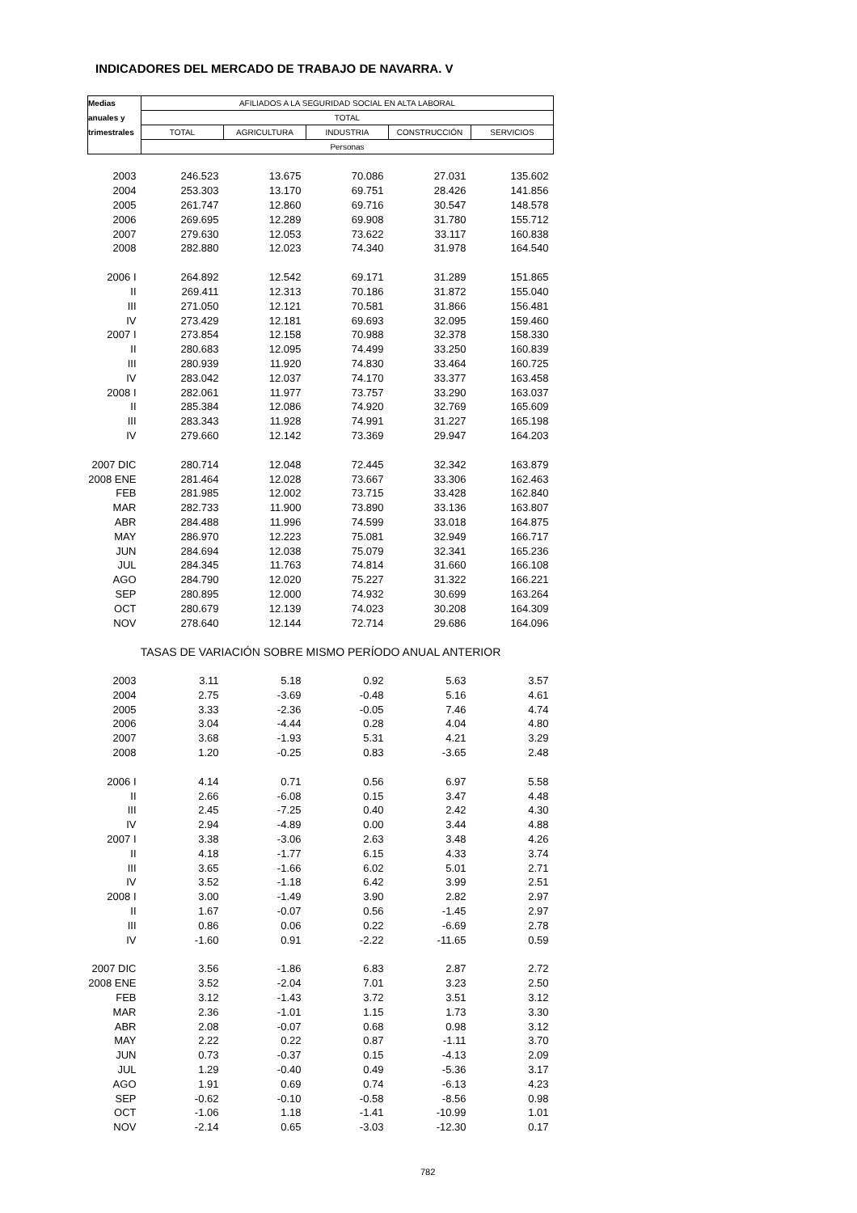INDICADORES DEL MERCADO DE TRABAJO DE NAVARRA. V
| Medias | AFILIADOS A LA SEGURIDAD SOCIAL EN ALTA LABORAL | | | | |
| --- | --- | --- | --- | --- | --- |
| anuales y | TOTAL | | | | |
| trimestrales | TOTAL | AGRICULTURA | INDUSTRIA | CONSTRUCCIÓN | SERVICIOS |
| | Personas | | | | |
| 2003 | 246.523 | 13.675 | 70.086 | 27.031 | 135.602 |
| 2004 | 253.303 | 13.170 | 69.751 | 28.426 | 141.856 |
| 2005 | 261.747 | 12.860 | 69.716 | 30.547 | 148.578 |
| 2006 | 269.695 | 12.289 | 69.908 | 31.780 | 155.712 |
| 2007 | 279.630 | 12.053 | 73.622 | 33.117 | 160.838 |
| 2008 | 282.880 | 12.023 | 74.340 | 31.978 | 164.540 |
| 2006 I | 264.892 | 12.542 | 69.171 | 31.289 | 151.865 |
| II | 269.411 | 12.313 | 70.186 | 31.872 | 155.040 |
| III | 271.050 | 12.121 | 70.581 | 31.866 | 156.481 |
| IV | 273.429 | 12.181 | 69.693 | 32.095 | 159.460 |
| 2007 I | 273.854 | 12.158 | 70.988 | 32.378 | 158.330 |
| II | 280.683 | 12.095 | 74.499 | 33.250 | 160.839 |
| III | 280.939 | 11.920 | 74.830 | 33.464 | 160.725 |
| IV | 283.042 | 12.037 | 74.170 | 33.377 | 163.458 |
| 2008 I | 282.061 | 11.977 | 73.757 | 33.290 | 163.037 |
| II | 285.384 | 12.086 | 74.920 | 32.769 | 165.609 |
| III | 283.343 | 11.928 | 74.991 | 31.227 | 165.198 |
| IV | 279.660 | 12.142 | 73.369 | 29.947 | 164.203 |
| 2007 DIC | 280.714 | 12.048 | 72.445 | 32.342 | 163.879 |
| 2008 ENE | 281.464 | 12.028 | 73.667 | 33.306 | 162.463 |
| FEB | 281.985 | 12.002 | 73.715 | 33.428 | 162.840 |
| MAR | 282.733 | 11.900 | 73.890 | 33.136 | 163.807 |
| ABR | 284.488 | 11.996 | 74.599 | 33.018 | 164.875 |
| MAY | 286.970 | 12.223 | 75.081 | 32.949 | 166.717 |
| JUN | 284.694 | 12.038 | 75.079 | 32.341 | 165.236 |
| JUL | 284.345 | 11.763 | 74.814 | 31.660 | 166.108 |
| AGO | 284.790 | 12.020 | 75.227 | 31.322 | 166.221 |
| SEP | 280.895 | 12.000 | 74.932 | 30.699 | 163.264 |
| OCT | 280.679 | 12.139 | 74.023 | 30.208 | 164.309 |
| NOV | 278.640 | 12.144 | 72.714 | 29.686 | 164.096 |
| TASAS DE VARIACIÓN SOBRE MISMO PERÍODO ANUAL ANTERIOR | | | | | |
| 2003 | 3.11 | 5.18 | 0.92 | 5.63 | 3.57 |
| 2004 | 2.75 | -3.69 | -0.48 | 5.16 | 4.61 |
| 2005 | 3.33 | -2.36 | -0.05 | 7.46 | 4.74 |
| 2006 | 3.04 | -4.44 | 0.28 | 4.04 | 4.80 |
| 2007 | 3.68 | -1.93 | 5.31 | 4.21 | 3.29 |
| 2008 | 1.20 | -0.25 | 0.83 | -3.65 | 2.48 |
| 2006 I | 4.14 | 0.71 | 0.56 | 6.97 | 5.58 |
| II | 2.66 | -6.08 | 0.15 | 3.47 | 4.48 |
| III | 2.45 | -7.25 | 0.40 | 2.42 | 4.30 |
| IV | 2.94 | -4.89 | 0.00 | 3.44 | 4.88 |
| 2007 I | 3.38 | -3.06 | 2.63 | 3.48 | 4.26 |
| II | 4.18 | -1.77 | 6.15 | 4.33 | 3.74 |
| III | 3.65 | -1.66 | 6.02 | 5.01 | 2.71 |
| IV | 3.52 | -1.18 | 6.42 | 3.99 | 2.51 |
| 2008 I | 3.00 | -1.49 | 3.90 | 2.82 | 2.97 |
| II | 1.67 | -0.07 | 0.56 | -1.45 | 2.97 |
| III | 0.86 | 0.06 | 0.22 | -6.69 | 2.78 |
| IV | -1.60 | 0.91 | -2.22 | -11.65 | 0.59 |
| 2007 DIC | 3.56 | -1.86 | 6.83 | 2.87 | 2.72 |
| 2008 ENE | 3.52 | -2.04 | 7.01 | 3.23 | 2.50 |
| FEB | 3.12 | -1.43 | 3.72 | 3.51 | 3.12 |
| MAR | 2.36 | -1.01 | 1.15 | 1.73 | 3.30 |
| ABR | 2.08 | -0.07 | 0.68 | 0.98 | 3.12 |
| MAY | 2.22 | 0.22 | 0.87 | -1.11 | 3.70 |
| JUN | 0.73 | -0.37 | 0.15 | -4.13 | 2.09 |
| JUL | 1.29 | -0.40 | 0.49 | -5.36 | 3.17 |
| AGO | 1.91 | 0.69 | 0.74 | -6.13 | 4.23 |
| SEP | -0.62 | -0.10 | -0.58 | -8.56 | 0.98 |
| OCT | -1.06 | 1.18 | -1.41 | -10.99 | 1.01 |
| NOV | -2.14 | 0.65 | -3.03 | -12.30 | 0.17 |
782